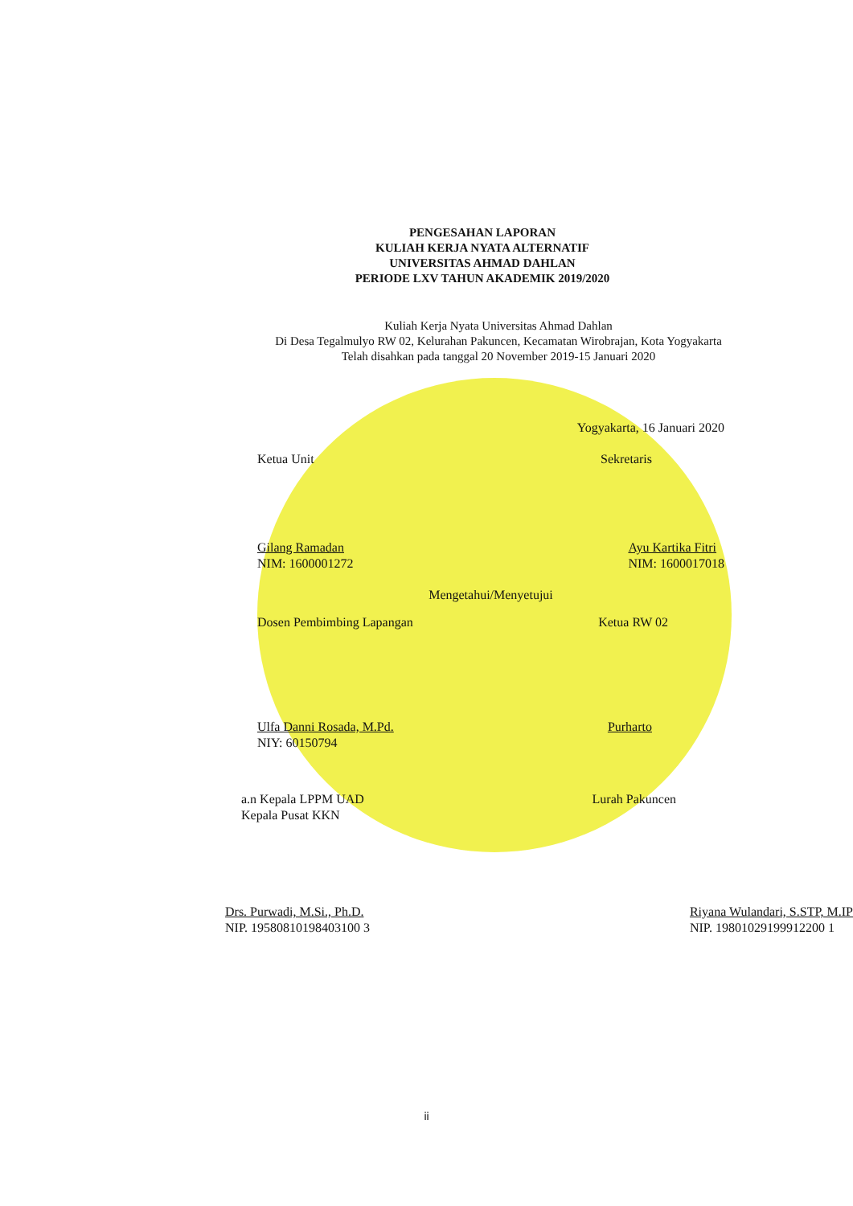PENGESAHAN LAPORAN
KULIAH KERJA NYATA ALTERNATIF
UNIVERSITAS AHMAD DAHLAN
PERIODE LXV TAHUN AKADEMIK 2019/2020
Kuliah Kerja Nyata Universitas Ahmad Dahlan
Di Desa Tegalmulyo RW 02, Kelurahan Pakuncen, Kecamatan Wirobrajan, Kota Yogyakarta
Telah disahkan pada tanggal 20 November 2019-15 Januari 2020
Yogyakarta, 16 Januari 2020
Ketua Unit Sekretaris
Gilang Ramadan
NIM: 1600001272 Ayu Kartika Fitri
NIM: 1600017018
Mengetahui/Menyetujui
Dosen Pembimbing Lapangan Ketua RW 02
Ulfa Danni Rosada, M.Pd.
NIY: 60150794 Purharto
a.n Kepala LPPM UAD
Kepala Pusat KKN Lurah Pakuncen
Drs. Purwadi, M.Si., Ph.D.
NIP. 19580810198403100 3 Riyana Wulandari, S.STP, M.IP
NIP. 19801029199912200 1
ii